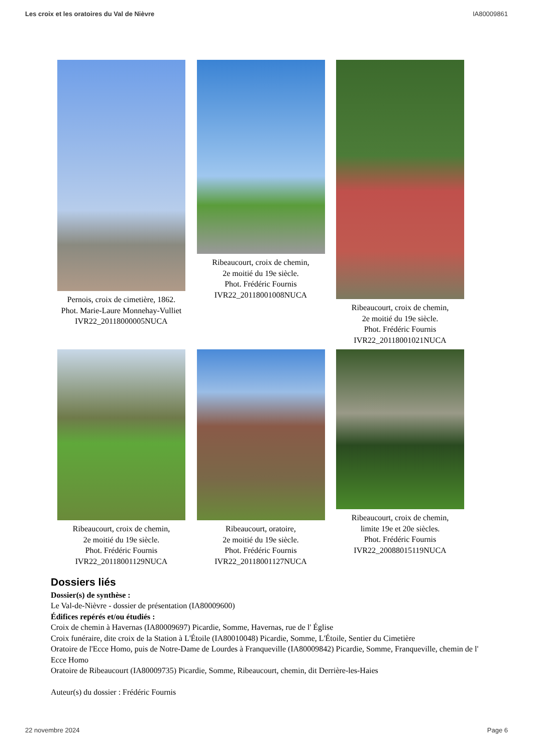Les croix et les oratoires du Val de Nièvre IA80009861
Pernois, croix de cimetière, 1862.
Phot. Marie-Laure Monnehay-Vulliet
IVR22_20118000005NUCA
Ribeaucourt, croix de chemin,
2e moitié du 19e siècle.
Phot. Frédéric Fournis
IVR22_20118001008NUCA
Ribeaucourt, croix de chemin,
2e moitié du 19e siècle.
Phot. Frédéric Fournis
IVR22_20118001021NUCA
Ribeaucourt, croix de chemin,
2e moitié du 19e siècle.
Phot. Frédéric Fournis
IVR22_20118001129NUCA
Ribeaucourt, oratoire,
2e moitié du 19e siècle.
Phot. Frédéric Fournis
IVR22_20118001127NUCA
Ribeaucourt, croix de chemin,
limite 19e et 20e siècles.
Phot. Frédéric Fournis
IVR22_20088015119NUCA
Dossiers liés
Dossier(s) de synthèse :
Le Val-de-Nièvre - dossier de présentation (IA80009600)
Édifices repérés et/ou étudiés :
Croix de chemin à Havernas (IA80009697) Picardie, Somme, Havernas, rue de l' Église
Croix funéraire, dite croix de la Station à L'Étoile (IA80010048) Picardie, Somme, L'Étoile, Sentier du Cimetière
Oratoire de l'Ecce Homo, puis de Notre-Dame de Lourdes à Franqueville (IA80009842) Picardie, Somme, Franqueville, chemin de l' Ecce Homo
Oratoire de Ribeaucourt (IA80009735) Picardie, Somme, Ribeaucourt, chemin, dit Derrière-les-Haies
Auteur(s) du dossier : Frédéric Fournis
22 novembre 2024 Page 6